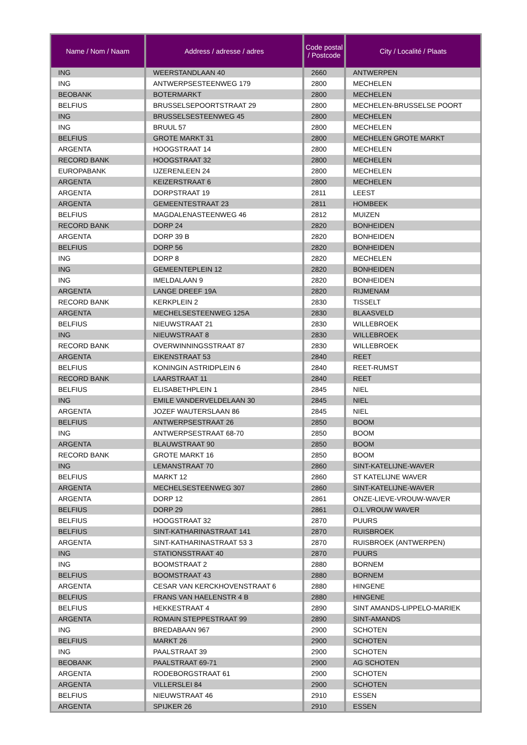| Name / Nom / Naam | Address / adresse / adres | Code postal / Postcode | City / Localité / Plaats |
| --- | --- | --- | --- |
| ING | WEERSTANDLAAN 40 | 2660 | ANTWERPEN |
| ING | ANTWERPSESTEENWEG 179 | 2800 | MECHELEN |
| BEOBANK | BOTERMARKT | 2800 | MECHELEN |
| BELFIUS | BRUSSELSEPOORTSTRAAT 29 | 2800 | MECHELEN-BRUSSELSE POORT |
| ING | BRUSSELSESTEENWEG 45 | 2800 | MECHELEN |
| ING | BRUUL 57 | 2800 | MECHELEN |
| BELFIUS | GROTE MARKT 31 | 2800 | MECHELEN GROTE MARKT |
| ARGENTA | HOOGSTRAAT 14 | 2800 | MECHELEN |
| RECORD BANK | HOOGSTRAAT 32 | 2800 | MECHELEN |
| EUROPABANK | IJZERENLEEN 24 | 2800 | MECHELEN |
| ARGENTA | KEIZERSTRAAT 6 | 2800 | MECHELEN |
| ARGENTA | DORPSTRAAT 19 | 2811 | LEEST |
| ARGENTA | GEMEENTESTRAAT 23 | 2811 | HOMBEEK |
| BELFIUS | MAGDALENASTEENWEG 46 | 2812 | MUIZEN |
| RECORD BANK | DORP 24 | 2820 | BONHEIDEN |
| ARGENTA | DORP 39 B | 2820 | BONHEIDEN |
| BELFIUS | DORP 56 | 2820 | BONHEIDEN |
| ING | DORP 8 | 2820 | MECHELEN |
| ING | GEMEENTEPLEIN 12 | 2820 | BONHEIDEN |
| ING | IMELDALAAN 9 | 2820 | BONHEIDEN |
| ARGENTA | LANGE DREEF 19A | 2820 | RIJMENAM |
| RECORD BANK | KERKPLEIN 2 | 2830 | TISSELT |
| ARGENTA | MECHELSESTEENWEG 125A | 2830 | BLAASVELD |
| BELFIUS | NIEUWSTRAAT 21 | 2830 | WILLEBROEK |
| ING | NIEUWSTRAAT 8 | 2830 | WILLEBROEK |
| RECORD BANK | OVERWINNINGSSTRAAT 87 | 2830 | WILLEBROEK |
| ARGENTA | EIKENSTRAAT 53 | 2840 | REET |
| BELFIUS | KONINGIN ASTRIDPLEIN 6 | 2840 | REET-RUMST |
| RECORD BANK | LAARSTRAAT 11 | 2840 | REET |
| BELFIUS | ELISABETHPLEIN 1 | 2845 | NIEL |
| ING | EMILE VANDERVELDELAAN 30 | 2845 | NIEL |
| ARGENTA | JOZEF WAUTERSLAAN 86 | 2845 | NIEL |
| BELFIUS | ANTWERPSESTRAAT 26 | 2850 | BOOM |
| ING | ANTWERPSESTRAAT 68-70 | 2850 | BOOM |
| ARGENTA | BLAUWSTRAAT 90 | 2850 | BOOM |
| RECORD BANK | GROTE MARKT 16 | 2850 | BOOM |
| ING | LEMANSTRAAT 70 | 2860 | SINT-KATELIJNE-WAVER |
| BELFIUS | MARKT 12 | 2860 | ST KATELIJNE WAVER |
| ARGENTA | MECHELSESTEENWEG 307 | 2860 | SINT-KATELIJNE-WAVER |
| ARGENTA | DORP 12 | 2861 | ONZE-LIEVE-VROUW-WAVER |
| BELFIUS | DORP 29 | 2861 | O.L.VROUW WAVER |
| BELFIUS | HOOGSTRAAT 32 | 2870 | PUURS |
| BELFIUS | SINT-KATHARINASTRAAT 141 | 2870 | RUISBROEK |
| ARGENTA | SINT-KATHARINASTRAAT 53 3 | 2870 | RUISBROEK (ANTWERPEN) |
| ING | STATIONSSTRAAT 40 | 2870 | PUURS |
| ING | BOOMSTRAAT 2 | 2880 | BORNEM |
| BELFIUS | BOOMSTRAAT 43 | 2880 | BORNEM |
| ARGENTA | CESAR VAN KERCKHOVENSTRAAT 6 | 2880 | HINGENE |
| BELFIUS | FRANS VAN HAELENSTR 4 B | 2880 | HINGENE |
| BELFIUS | HEKKESTRAAT 4 | 2890 | SINT AMANDS-LIPPELO-MARIEK |
| ARGENTA | ROMAIN STEPPESTRAAT 99 | 2890 | SINT-AMANDS |
| ING | BREDABAAN 967 | 2900 | SCHOTEN |
| BELFIUS | MARKT 26 | 2900 | SCHOTEN |
| ING | PAALSTRAAT 39 | 2900 | SCHOTEN |
| BEOBANK | PAALSTRAAT 69-71 | 2900 | AG SCHOTEN |
| ARGENTA | RODEBORGSTRAAT 61 | 2900 | SCHOTEN |
| ARGENTA | VILLERSLEI 84 | 2900 | SCHOTEN |
| BELFIUS | NIEUWSTRAAT 46 | 2910 | ESSEN |
| ARGENTA | SPIJKER 26 | 2910 | ESSEN |